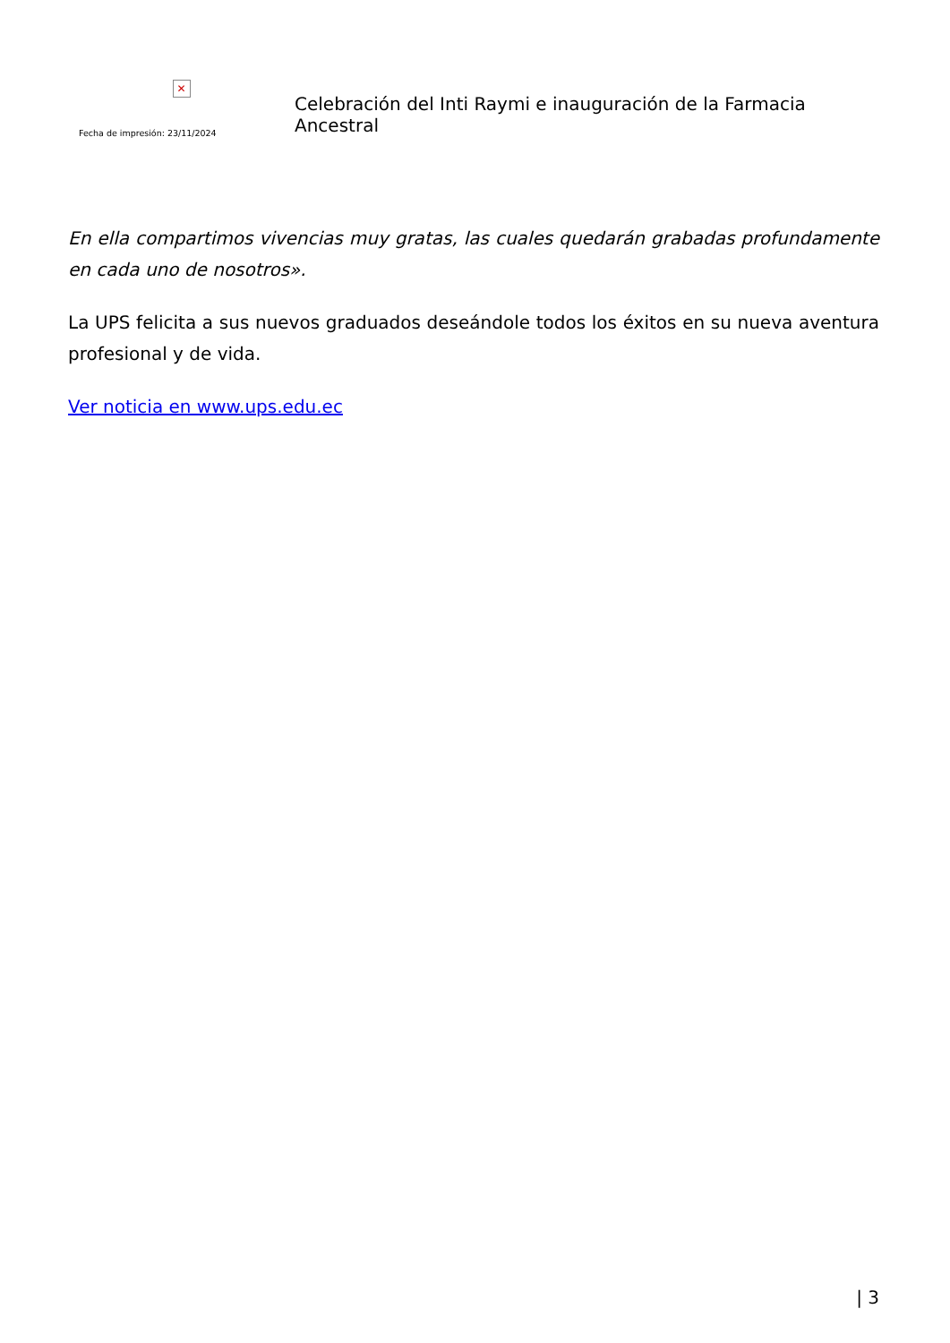✕
Fecha de impresión: 23/11/2024
Celebración del Inti Raymi e inauguración de la Farmacia Ancestral
En ella compartimos vivencias muy gratas, las cuales quedarán grabadas profundamente en cada uno de nosotros».
La UPS felicita a sus nuevos graduados deseándole todos los éxitos en su nueva aventura profesional y de vida.
Ver noticia en www.ups.edu.ec
| 3